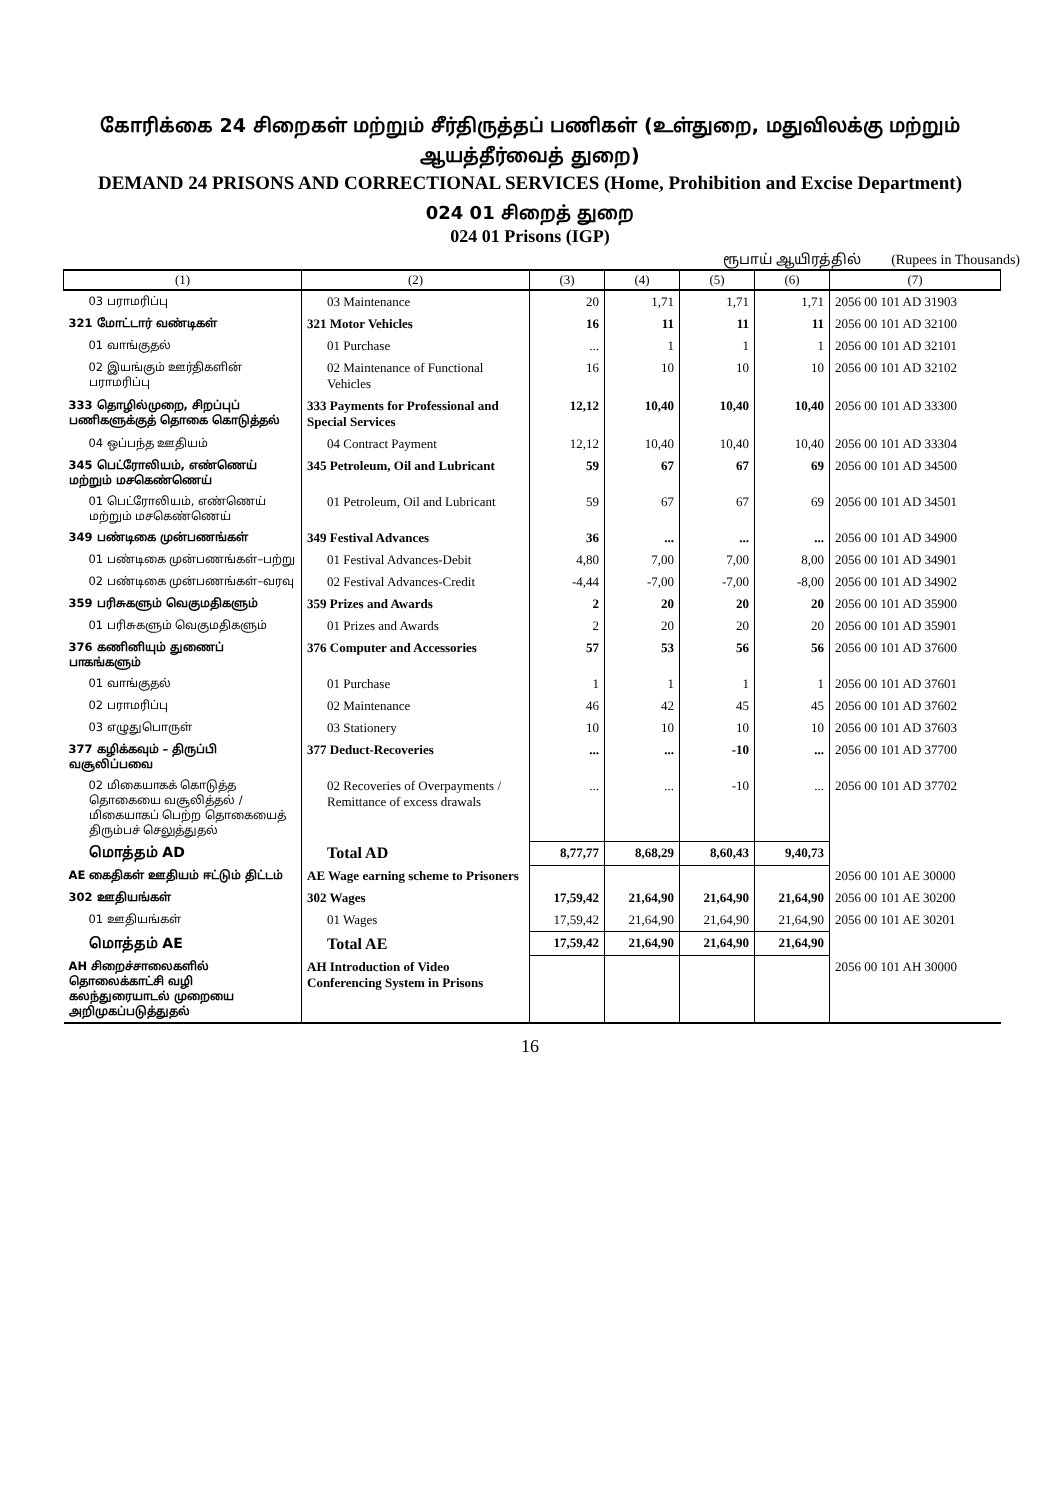கோரிக்கை 24 சிறைகள் மற்றும் சீர்திருத்தப் பணிகள் (உள்துறை, மதுவிலக்கு மற்றும் ஆயத்தீர்வைத் துறை)
DEMAND 24 PRISONS AND CORRECTIONAL SERVICES (Home, Prohibition and Excise Department)
024 01 சிறைத் துறை
024 01 Prisons (IGP)
ரூபாய் ஆயிரத்தில் (Rupees in Thousands)
| (1) | (2) | (3) | (4) | (5) | (6) | (7) |
| --- | --- | --- | --- | --- | --- | --- |
| 03 பராமரிப்பு | 03 Maintenance | 20 | 1,71 | 1,71 | 1,71 | 2056 00 101 AD 31903 |
| 321 மோட்டார் வண்டிகள் | 321 Motor Vehicles | 16 | 11 | 11 | 11 | 2056 00 101 AD 32100 |
| 01 வாங்குதல் | 01 Purchase | ... | 1 | 1 | 1 | 2056 00 101 AD 32101 |
| 02 இயங்கும் ஊர்திகளின் பராமரிப்பு | 02 Maintenance of Functional Vehicles | 16 | 10 | 10 | 10 | 2056 00 101 AD 32102 |
| 333 தொழில்முறை, சிறப்புப் பணிகளுக்குத் தொகை கொடுத்தல் | 333 Payments for Professional and Special Services | 12,12 | 10,40 | 10,40 | 10,40 | 2056 00 101 AD 33300 |
| 04 ஒப்பந்த ஊதியம் | 04 Contract Payment | 12,12 | 10,40 | 10,40 | 10,40 | 2056 00 101 AD 33304 |
| 345 பெட்ரோலியம், எண்ணெய் மற்றும் மசகெண்ணெய் | 345 Petroleum, Oil and Lubricant | 59 | 67 | 67 | 69 | 2056 00 101 AD 34500 |
| 01 பெட்ரோலியம், எண்ணெய் மற்றும் மசகெண்ணெய் | 01 Petroleum, Oil and Lubricant | 59 | 67 | 67 | 69 | 2056 00 101 AD 34501 |
| 349 பண்டிகை முன்பணங்கள் | 349 Festival Advances | 36 | ... | ... | ... | 2056 00 101 AD 34900 |
| 01 பண்டிகை முன்பணங்கள்–பற்று | 01 Festival Advances-Debit | 4,80 | 7,00 | 7,00 | 8,00 | 2056 00 101 AD 34901 |
| 02 பண்டிகை முன்பணங்கள்–வரவு | 02 Festival Advances-Credit | -4,44 | -7,00 | -7,00 | -8,00 | 2056 00 101 AD 34902 |
| 359 பரிசுகளும் வெகுமதிகளும் | 359 Prizes and Awards | 2 | 20 | 20 | 20 | 2056 00 101 AD 35900 |
| 01 பரிசுகளும் வெகுமதிகளும் | 01 Prizes and Awards | 2 | 20 | 20 | 20 | 2056 00 101 AD 35901 |
| 376 கணினியும் துணைப் பாகங்களும் | 376 Computer and Accessories | 57 | 53 | 56 | 56 | 2056 00 101 AD 37600 |
| 01 வாங்குதல் | 01 Purchase | 1 | 1 | 1 | 1 | 2056 00 101 AD 37601 |
| 02 பராமரிப்பு | 02 Maintenance | 46 | 42 | 45 | 45 | 2056 00 101 AD 37602 |
| 03 எழுதுபொருள் | 03 Stationery | 10 | 10 | 10 | 10 | 2056 00 101 AD 37603 |
| 377 கழிக்கவும் – திருப்பி வசூலிப்பவை | 377 Deduct-Recoveries | ... | ... | -10 | ... | 2056 00 101 AD 37700 |
| 02 மிகையாகக் கொடுத்த தொகையை வசூலித்தல் / மிகையாகப் பெற்ற தொகையைத் திரும்பச் செலுத்துதல் | 02 Recoveries of Overpayments / Remittance of excess drawals | ... | ... | -10 | ... | 2056 00 101 AD 37702 |
| மொத்தம் AD | Total AD | 8,77,77 | 8,68,29 | 8,60,43 | 9,40,73 | |
| AE கைதிகள் ஊதியம் ஈட்டும் திட்டம் | AE Wage earning scheme to Prisoners | | | | | 2056 00 101 AE 30000 |
| 302 ஊதியங்கள் | 302 Wages | 17,59,42 | 21,64,90 | 21,64,90 | 21,64,90 | 2056 00 101 AE 30200 |
| 01 ஊதியங்கள் | 01 Wages | 17,59,42 | 21,64,90 | 21,64,90 | 21,64,90 | 2056 00 101 AE 30201 |
| மொத்தம் AE | Total AE | 17,59,42 | 21,64,90 | 21,64,90 | 21,64,90 | |
| AH சிறைச்சாலைகளில் தொலைக்காட்சி வழி கலந்துரையாடல் முறையை அறிமுகப்படுத்துதல் | AH Introduction of Video Conferencing System in Prisons | | | | | 2056 00 101 AH 30000 |
16